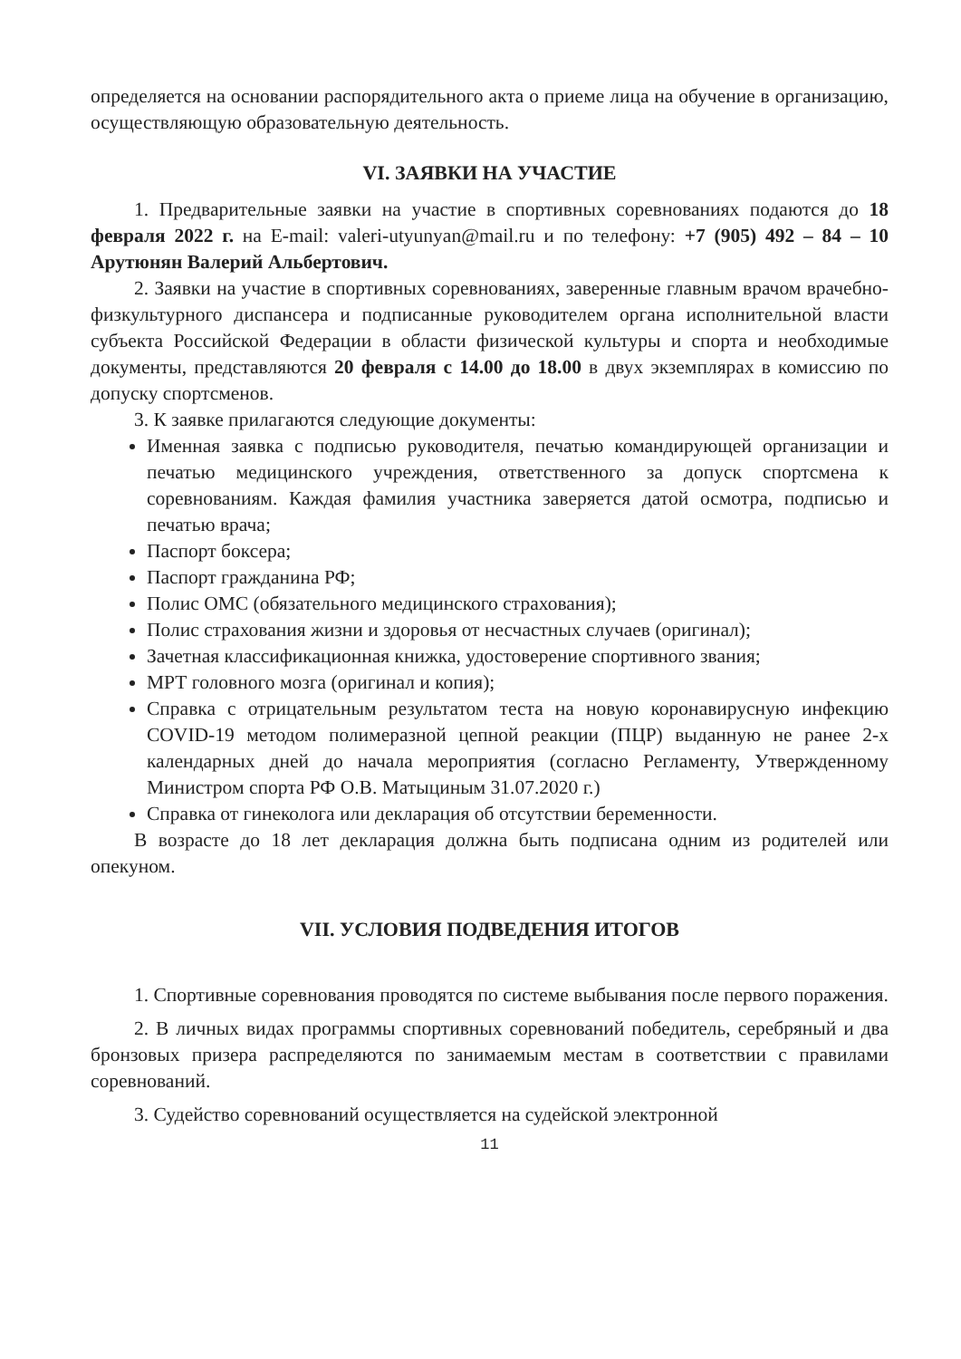определяется на основании распорядительного акта о приеме лица на обучение в организацию, осуществляющую образовательную деятельность.
VI. ЗАЯВКИ НА УЧАСТИЕ
1. Предварительные заявки на участие в спортивных соревнованиях подаются до 18 февраля 2022 г. на E-mail: valeri-utyunyan@mail.ru и по телефону: +7 (905) 492 – 84 – 10 Арутюнян Валерий Альбертович.
2. Заявки на участие в спортивных соревнованиях, заверенные главным врачом врачебно-физкультурного диспансера и подписанные руководителем органа исполнительной власти субъекта Российской Федерации в области физической культуры и спорта и необходимые документы, представляются 20 февраля с 14.00 до 18.00 в двух экземплярах в комиссию по допуску спортсменов.
3. К заявке прилагаются следующие документы:
Именная заявка с подписью руководителя, печатью командирующей организации и печатью медицинского учреждения, ответственного за допуск спортсмена к соревнованиям. Каждая фамилия участника заверяется датой осмотра, подписью и печатью врача;
Паспорт боксера;
Паспорт гражданина РФ;
Полис ОМС (обязательного медицинского страхования);
Полис страхования жизни и здоровья от несчастных случаев (оригинал);
Зачетная классификационная книжка, удостоверение спортивного звания;
МРТ головного мозга (оригинал и копия);
Справка с отрицательным результатом теста на новую коронавирусную инфекцию COVID-19 методом полимеразной цепной реакции (ПЦР) выданную не ранее 2-х календарных дней до начала мероприятия (согласно Регламенту, Утвержденному Министром спорта РФ О.В. Матыциным 31.07.2020 г.)
Справка от гинеколога или декларация об отсутствии беременности.
В возрасте до 18 лет декларация должна быть подписана одним из родителей или опекуном.
VII. УСЛОВИЯ ПОДВЕДЕНИЯ ИТОГОВ
1. Спортивные соревнования проводятся по системе выбывания после первого поражения.
2. В личных видах программы спортивных соревнований победитель, серебряный и два бронзовых призера распределяются по занимаемым местам в соответствии с правилами соревнований.
3. Судейство соревнований осуществляется на судейской электронной
11